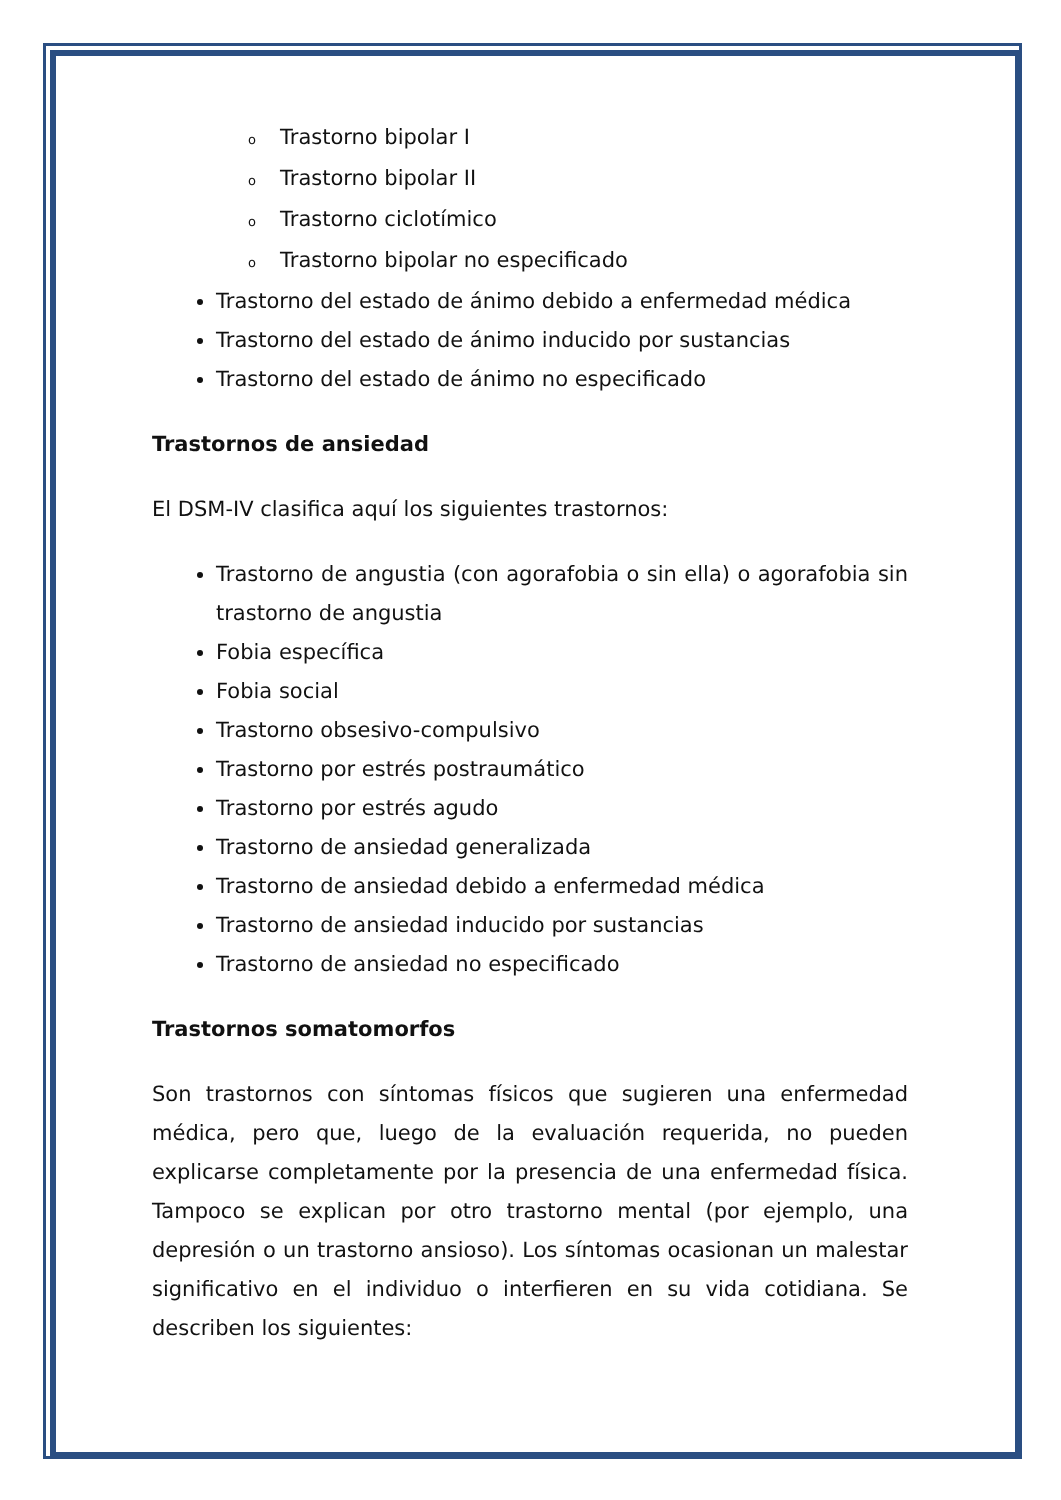o Trastorno bipolar I
o Trastorno bipolar II
o Trastorno ciclotímico
o Trastorno bipolar no especificado
Trastorno del estado de ánimo debido a enfermedad médica
Trastorno del estado de ánimo inducido por sustancias
Trastorno del estado de ánimo no especificado
Trastornos de ansiedad
El DSM-IV clasifica aquí los siguientes trastornos:
Trastorno de angustia (con agorafobia o sin ella) o agorafobia sin trastorno de angustia
Fobia específica
Fobia social
Trastorno obsesivo-compulsivo
Trastorno por estrés postraumático
Trastorno por estrés agudo
Trastorno de ansiedad generalizada
Trastorno de ansiedad debido a enfermedad médica
Trastorno de ansiedad inducido por sustancias
Trastorno de ansiedad no especificado
Trastornos somatomorfos
Son trastornos con síntomas físicos que sugieren una enfermedad médica, pero que, luego de la evaluación requerida, no pueden explicarse completamente por la presencia de una enfermedad física. Tampoco se explican por otro trastorno mental (por ejemplo, una depresión o un trastorno ansioso). Los síntomas ocasionan un malestar significativo en el individuo o interfieren en su vida cotidiana. Se describen los siguientes: